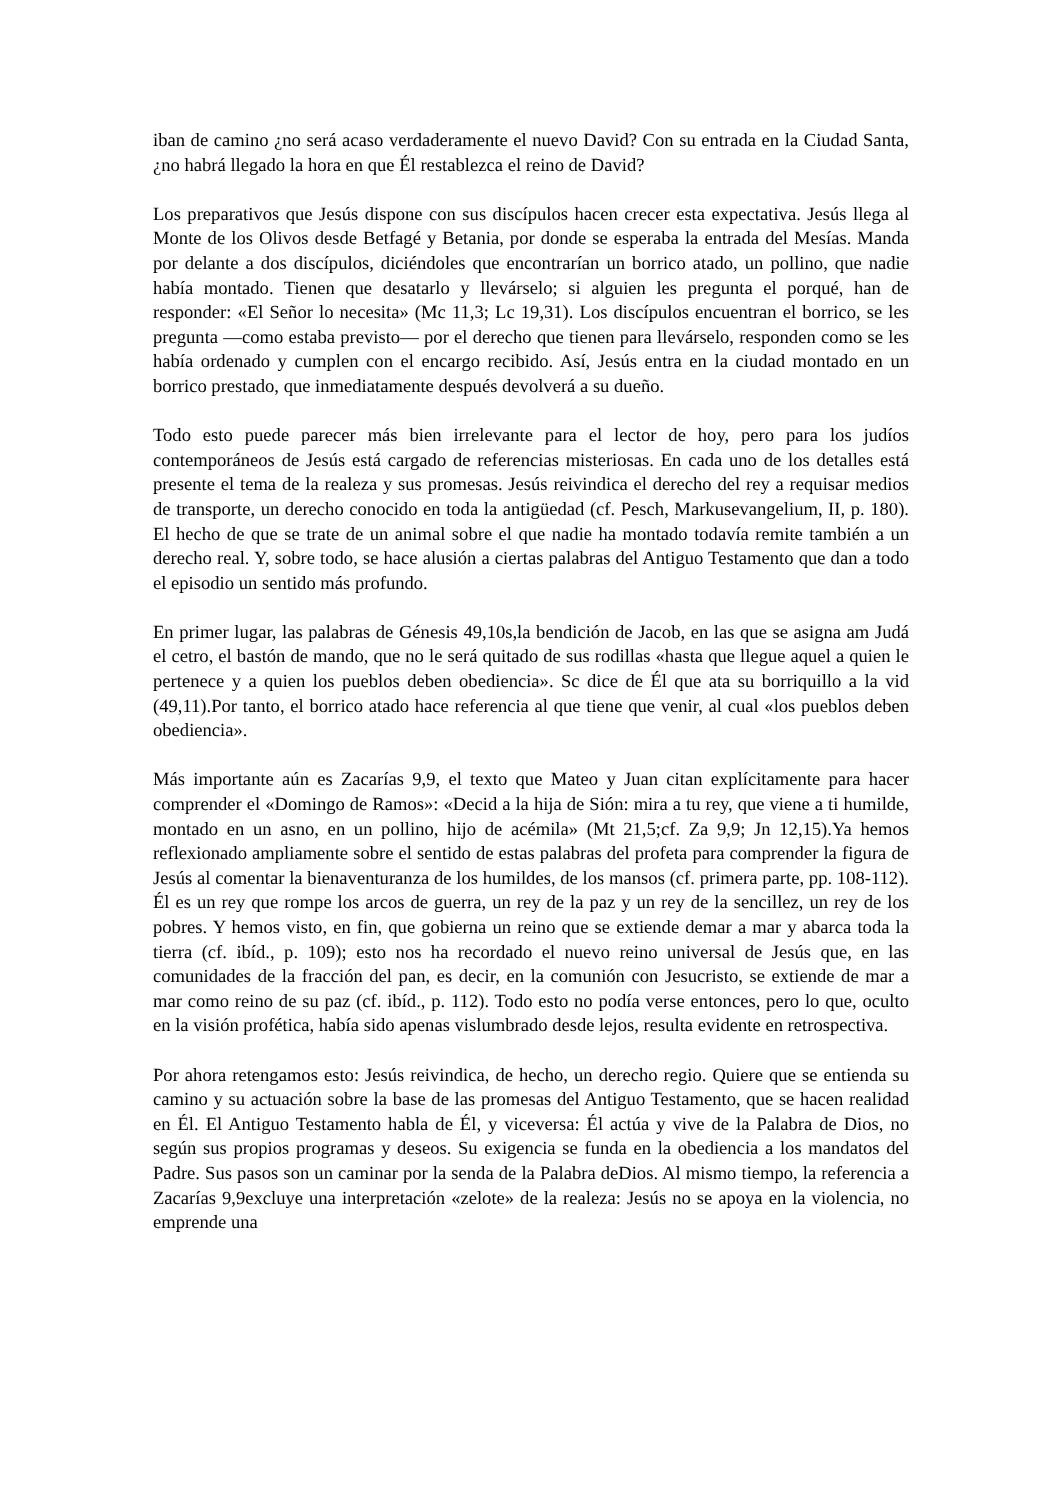iban de camino ¿no será acaso verdaderamente el nuevo David? Con su entrada en la Ciudad Santa, ¿no habrá llegado la hora en que Él restablezca el reino de David?
Los preparativos que Jesús dispone con sus discípulos hacen crecer esta expectativa. Jesús llega al Monte de los Olivos desde Betfagé y Betania, por donde se esperaba la entrada del Mesías. Manda por delante a dos discípulos, diciéndoles que encontrarían un borrico atado, un pollino, que nadie había montado. Tienen que desatarlo y llevárselo; si alguien les pregunta el porqué, han de responder: «El Señor lo necesita» (Mc 11,3; Lc 19,31). Los discípulos encuentran el borrico, se les pregunta —como estaba previsto— por el derecho que tienen para llevárselo, responden como se les había ordenado y cumplen con el encargo recibido. Así, Jesús entra en la ciudad montado en un borrico prestado, que inmediatamente después devolverá a su dueño.
Todo esto puede parecer más bien irrelevante para el lector de hoy, pero para los judíos contemporáneos de Jesús está cargado de referencias misteriosas. En cada uno de los detalles está presente el tema de la realeza y sus promesas. Jesús reivindica el derecho del rey a requisar medios de transporte, un derecho conocido en toda la antigüedad (cf. Pesch, Markusevangelium, II, p. 180). El hecho de que se trate de un animal sobre el que nadie ha montado todavía remite también a un derecho real. Y, sobre todo, se hace alusión a ciertas palabras del Antiguo Testamento que dan a todo el episodio un sentido más profundo.
En primer lugar, las palabras de Génesis 49,10s,la bendición de Jacob, en las que se asigna am Judá el cetro, el bastón de mando, que no le será quitado de sus rodillas «hasta que llegue aquel a quien le pertenece y a quien los pueblos deben obediencia». Sc dice de Él que ata su borriquillo a la vid (49,11).Por tanto, el borrico atado hace referencia al que tiene que venir, al cual «los pueblos deben obediencia».
Más importante aún es Zacarías 9,9, el texto que Mateo y Juan citan explícitamente para hacer comprender el «Domingo de Ramos»: «Decid a la hija de Sión: mira a tu rey, que viene a ti humilde, montado en un asno, en un pollino, hijo de acémila» (Mt 21,5;cf. Za 9,9; Jn 12,15).Ya hemos reflexionado ampliamente sobre el sentido de estas palabras del profeta para comprender la figura de Jesús al comentar la bienaventuranza de los humildes, de los mansos (cf. primera parte, pp. 108-112). Él es un rey que rompe los arcos de guerra, un rey de la paz y un rey de la sencillez, un rey de los pobres. Y hemos visto, en fin, que gobierna un reino que se extiende demar a mar y abarca toda la tierra (cf. ibíd., p. 109); esto nos ha recordado el nuevo reino universal de Jesús que, en las comunidades de la fracción del pan, es decir, en la comunión con Jesucristo, se extiende de mar a mar como reino de su paz (cf. ibíd., p. 112). Todo esto no podía verse entonces, pero lo que, oculto en la visión profética, había sido apenas vislumbrado desde lejos, resulta evidente en retrospectiva.
Por ahora retengamos esto: Jesús reivindica, de hecho, un derecho regio. Quiere que se entienda su camino y su actuación sobre la base de las promesas del Antiguo Testamento, que se hacen realidad en Él. El Antiguo Testamento habla de Él, y viceversa: Él actúa y vive de la Palabra de Dios, no según sus propios programas y deseos. Su exigencia se funda en la obediencia a los mandatos del Padre. Sus pasos son un caminar por la senda de la Palabra deDios. Al mismo tiempo, la referencia a Zacarías 9,9excluye una interpretación «zelote» de la realeza: Jesús no se apoya en la violencia, no emprende una